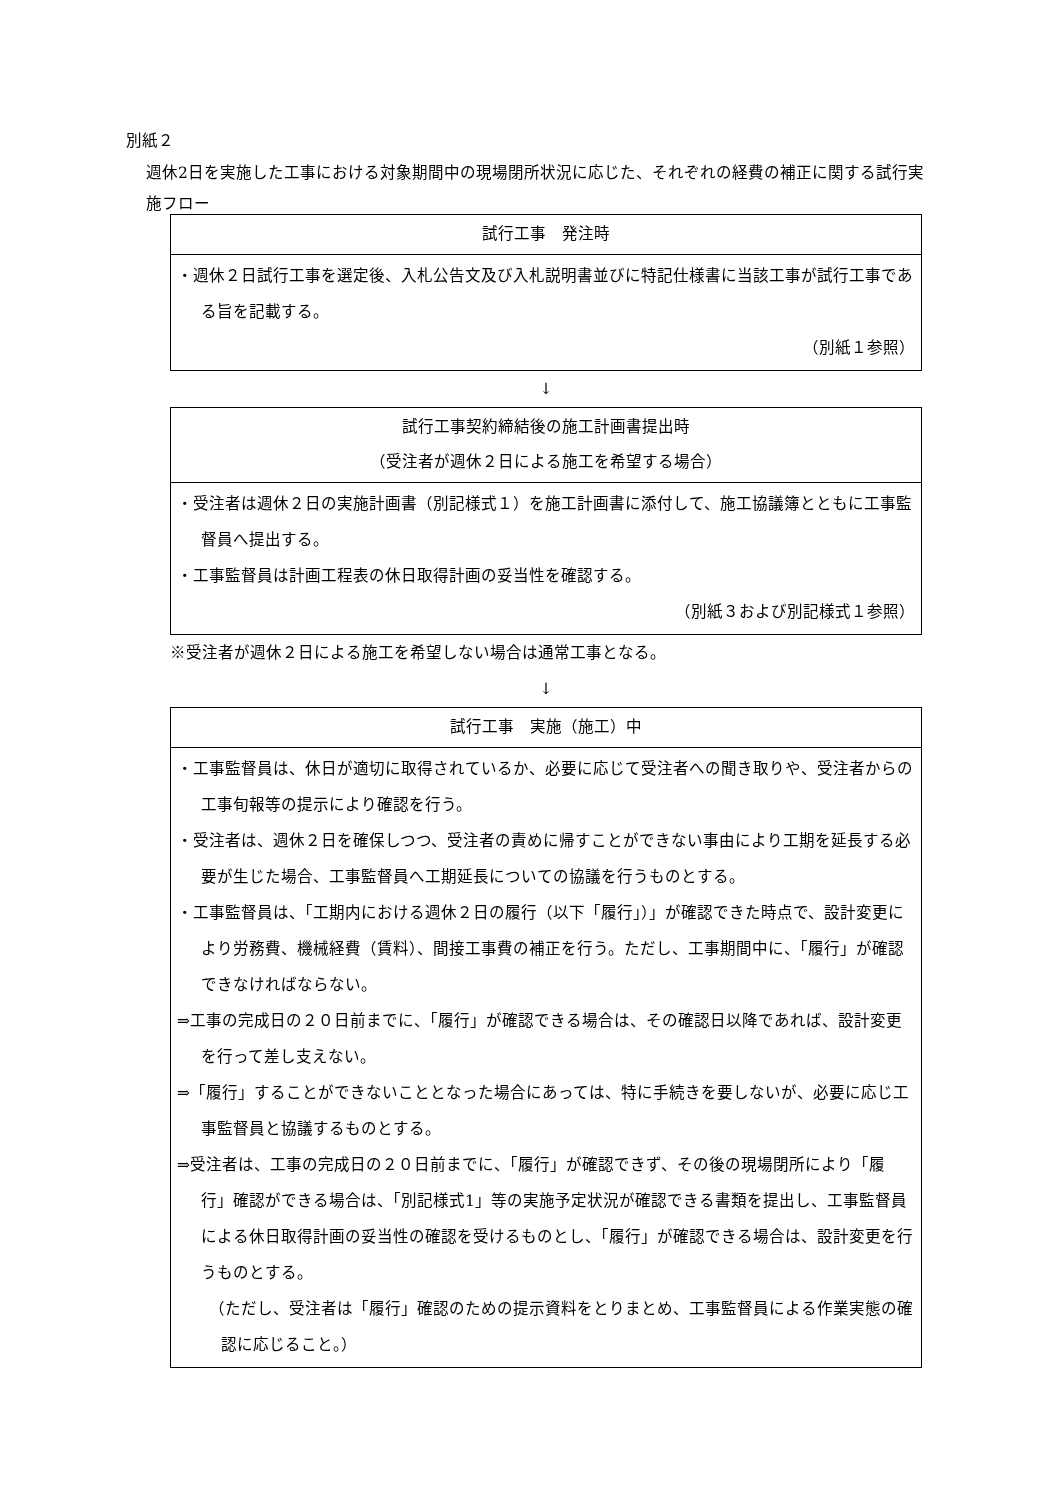別紙２
週休2日を実施した工事における対象期間中の現場閉所状況に応じた、それぞれの経費の補正に関する試行実施フロー
試行工事　発注時
・週休２日試行工事を選定後、入札公告文及び入札説明書並びに特記仕様書に当該工事が試行工事である旨を記載する。
（別紙１参照）
↓
試行工事契約締結後の施工計画書提出時
（受注者が週休２日による施工を希望する場合）
・受注者は週休２日の実施計画書（別記様式１）を施工計画書に添付して、施工協議簿とともに工事監督員へ提出する。
・工事監督員は計画工程表の休日取得計画の妥当性を確認する。
（別紙３および別記様式１参照）
※受注者が週休２日による施工を希望しない場合は通常工事となる。
↓
試行工事　実施（施工）中
・工事監督員は、休日が適切に取得されているか、必要に応じて受注者への聞き取りや、受注者からの工事旬報等の提示により確認を行う。
・受注者は、週休２日を確保しつつ、受注者の責めに帰すことができない事由により工期を延長する必要が生じた場合、工事監督員へ工期延長についての協議を行うものとする。
・工事監督員は、「工期内における週休２日の履行（以下「履行」）」が確認できた時点で、設計変更により労務費、機械経費（賃料）、間接工事費の補正を行う。ただし、工事期間中に、「履行」が確認できなければならない。
⇒工事の完成日の２０日前までに、「履行」が確認できる場合は、その確認日以降であれば、設計変更を行って差し支えない。
⇒「履行」することができないこととなった場合にあっては、特に手続きを要しないが、必要に応じ工事監督員と協議するものとする。
⇒受注者は、工事の完成日の２０日前までに、「履行」が確認できず、その後の現場閉所により「履行」確認ができる場合は、「別記様式1」等の実施予定状況が確認できる書類を提出し、工事監督員による休日取得計画の妥当性の確認を受けるものとし、「履行」が確認できる場合は、設計変更を行うものとする。
（ただし、受注者は「履行」確認のための提示資料をとりまとめ、工事監督員による作業実態の確認に応じること。）